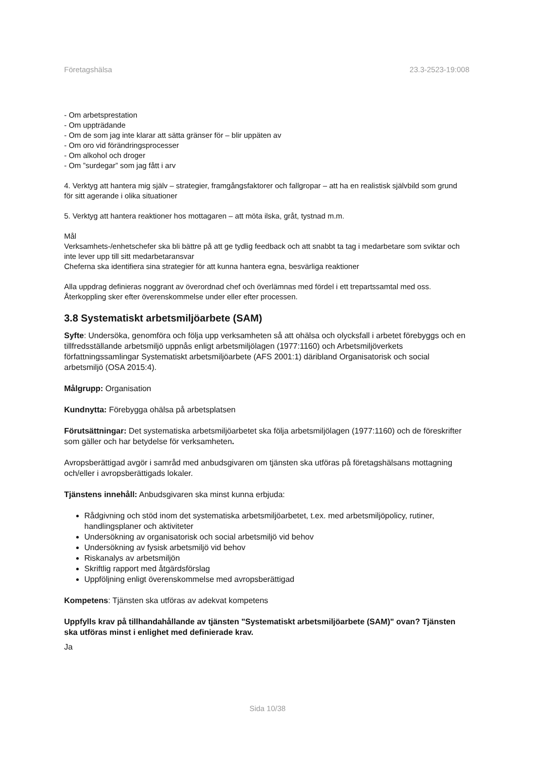Företagshälsa 23.3-2523-19:008
- Om arbetsprestation
- Om uppträdande
- Om de som jag inte klarar att sätta gränser för – blir uppäten av
- Om oro vid förändringsprocesser
- Om alkohol och droger
- Om ”surdegar” som jag fått i arv
4. Verktyg att hantera mig själv – strategier, framgångsfaktorer och fallgropar – att ha en realistisk självbild som grund för sitt agerande i olika situationer
5. Verktyg att hantera reaktioner hos mottagaren – att möta ilska, gråt, tystnad m.m.
Mål
Verksamhets-/enhetschefer ska bli bättre på att ge tydlig feedback och att snabbt ta tag i medarbetare som sviktar och inte lever upp till sitt medarbetaransvar
Cheferna ska identifiera sina strategier för att kunna hantera egna, besvärliga reaktioner
Alla uppdrag definieras noggrant av överordnad chef och överlämnas med fördel i ett trepartssamtal med oss. Återkoppling sker efter överenskommelse under eller efter processen.
3.8 Systematiskt arbetsmiljöarbete (SAM)
Syfte: Undersöka, genomföra och följa upp verksamheten så att ohälsa och olycksfall i arbetet förebyggs och en tillfredsställande arbetsmiljö uppnås enligt arbetsmiljölagen (1977:1160) och Arbetsmiljöverkets författningssamlingar Systematiskt arbetsmiljöarbete (AFS 2001:1) däribland Organisatorisk och social arbetsmiljö (OSA 2015:4).
Målgrupp: Organisation
Kundnytta: Förebygga ohälsa på arbetsplatsen
Förutsättningar: Det systematiska arbetsmiljöarbetet ska följa arbetsmiljölagen (1977:1160) och de föreskrifter som gäller och har betydelse för verksamheten.
Avropsberättigad avgör i samråd med anbudsgivaren om tjänsten ska utföras på företagshälsans mottagning och/eller i avropsberättigads lokaler.
Tjänstens innehåll: Anbudsgivaren ska minst kunna erbjuda:
Rådgivning och stöd inom det systematiska arbetsmiljöarbetet, t.ex. med arbetsmiljöpolicy, rutiner, handlingsplaner och aktiviteter
Undersökning av organisatorisk och social arbetsmiljö vid behov
Undersökning av fysisk arbetsmiljö vid behov
Riskanalys av arbetsmiljön
Skriftlig rapport med åtgärdsförslag
Uppföljning enligt överenskommelse med avropsberättigad
Kompetens: Tjänsten ska utföras av adekvat kompetens
Uppfylls krav på tillhandahållande av tjänsten "Systematiskt arbetsmiljöarbete (SAM)" ovan? Tjänsten ska utföras minst i enlighet med definierade krav.
Ja
Sida 10/38